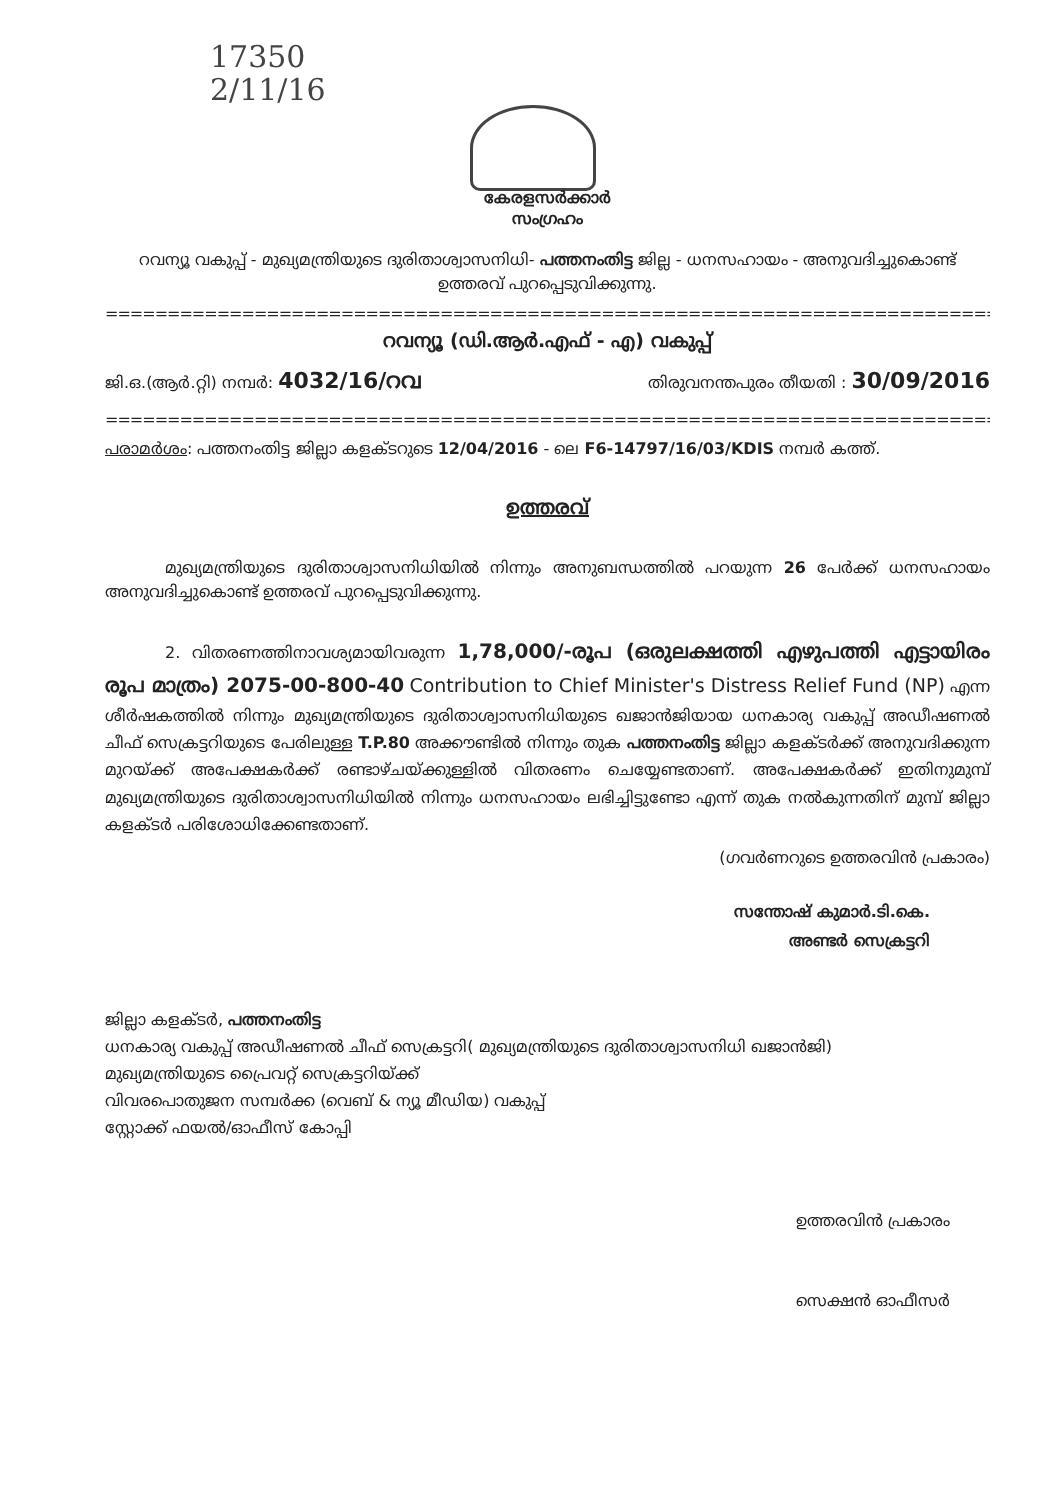17350
2/11/16
കേരളസർക്കാർ
സംഗ്രഹം
റവന്യൂ വകുപ്പ് - മുഖ്യമന്ത്രിയുടെ ദുരിതാശ്വാസനിധി- പത്തനംതിട്ട ജില്ല - ധനസഹായം - അനുവദിച്ചുകൊണ്ട് ഉത്തരവ് പുറപ്പെടുവിക്കുന്നു.
=================================================================================
റവന്യൂ (ഡി.ആർ.എഫ് - എ) വകുപ്പ്
ജി.ഒ.(ആർ.റ്റി) നമ്പർ: 4032/16/റവ തിരുവനന്തപുരം തീയതി : 30/09/2016
=================================================================================
പരാമർശം: പത്തനംതിട്ട ജില്ലാ കളക്ടറുടെ 12/04/2016 - ലെ F6-14797/16/03/KDIS നമ്പർ കത്ത്.
ഉത്തരവ്
മുഖ്യമന്ത്രിയുടെ ദുരിതാശ്വാസനിധിയിൽ നിന്നും അനുബന്ധത്തിൽ പറയുന്ന 26 പേർക്ക് ധനസഹായം അനുവദിച്ചുകൊണ്ട് ഉത്തരവ് പുറപ്പെടുവിക്കുന്നു.
2. വിതരണത്തിനാവശ്യമായിവരുന്ന 1,78,000/-രൂപ (ഒരുലക്ഷത്തി എഴുപത്തി എട്ടായിരം രൂപ മാത്രം) 2075-00-800-40 Contribution to Chief Minister's Distress Relief Fund (NP) എന്ന ശീർഷകത്തിൽ നിന്നും മുഖ്യമന്ത്രിയുടെ ദുരിതാശ്വാസനിധിയുടെ ഖജാൻജിയായ ധനകാര്യ വകുപ്പ് അഡീഷണൽ ചീഫ് സെക്രട്ടറിയുടെ പേരിലുള്ള T.P.80 അക്കൗണ്ടിൽ നിന്നും തുക പത്തനംതിട്ട ജില്ലാ കളക്ടർക്ക് അനുവദിക്കുന്ന മുറയ്ക്ക് അപേക്ഷകർക്ക് രണ്ടാഴ്ചയ്ക്കുള്ളിൽ വിതരണം ചെയ്യേണ്ടതാണ്. അപേക്ഷകർക്ക് ഇതിനുമുമ്പ് മുഖ്യമന്ത്രിയുടെ ദുരിതാശ്വാസനിധിയിൽ നിന്നും ധനസഹായം ലഭിച്ചിട്ടുണ്ടോ എന്ന് തുക നൽകുന്നതിന് മുമ്പ് ജില്ലാ കളക്ടർ പരിശോധിക്കേണ്ടതാണ്.
(ഗവർണറുടെ ഉത്തരവിൻ പ്രകാരം)
സന്തോഷ് കുമാർ.ടി.കെ.
അണ്ടർ സെക്രട്ടറി
ജില്ലാ കളക്ടർ, പത്തനംതിട്ട
ധനകാര്യ വകുപ്പ് അഡീഷണൽ ചീഫ് സെക്രട്ടറി( മുഖ്യമന്ത്രിയുടെ ദുരിതാശ്വാസനിധി ഖജാൻജി)
മുഖ്യമന്ത്രിയുടെ പ്രൈവറ്റ് സെക്രട്ടറിയ്ക്ക്
വിവരപൊതുജന സമ്പർക്ക (വെബ് & ന്യൂ മീഡിയ) വകുപ്പ്
സ്റ്റോക്ക് ഫയൽ/ഓഫീസ് കോപ്പി
ഉത്തരവിൻ പ്രകാരം
സെക്ഷൻ ഓഫീസർ